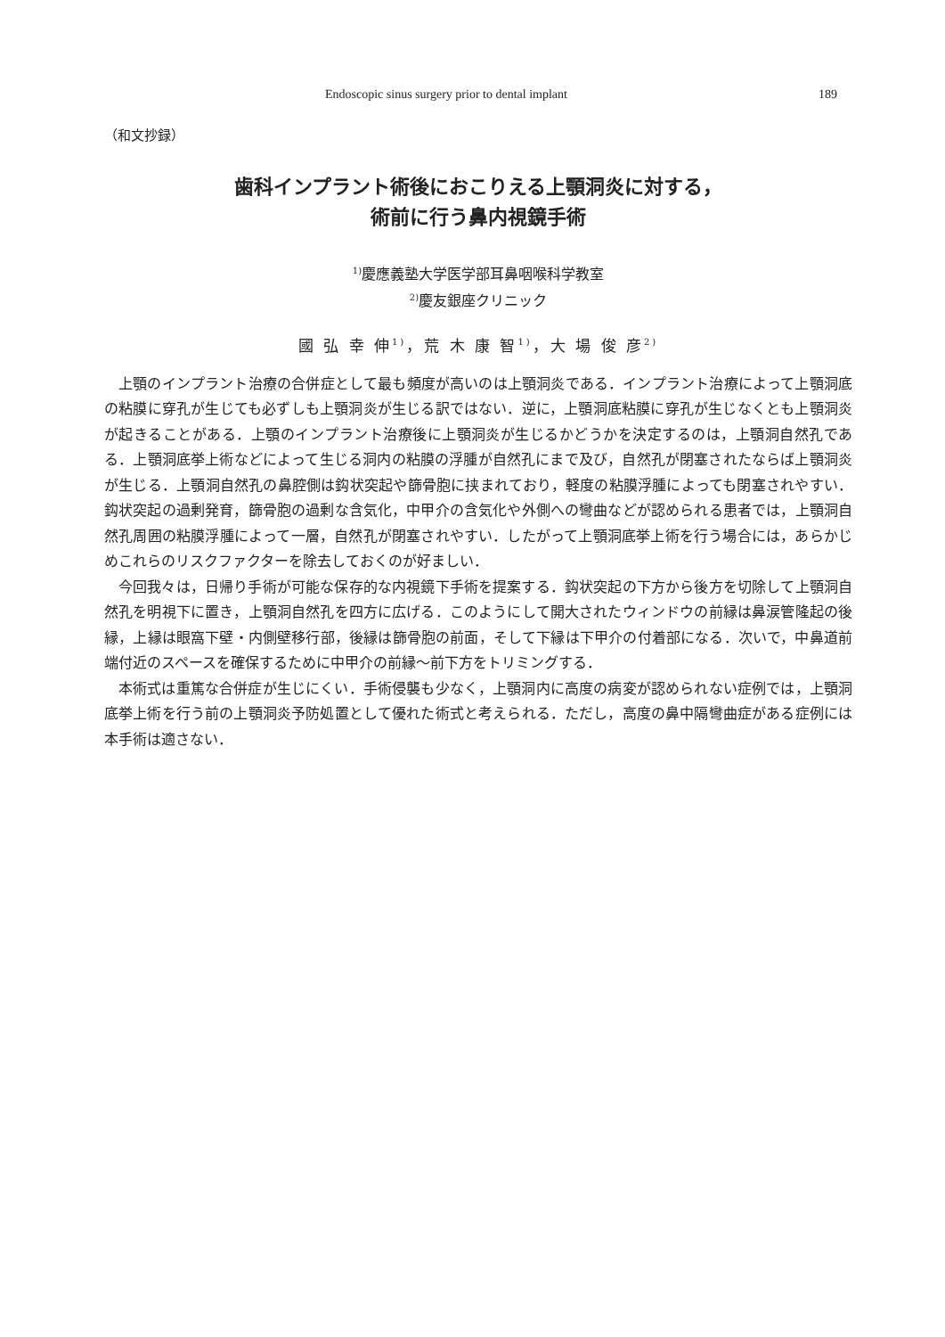Endoscopic sinus surgery prior to dental implant 189
（和文抄録）
歯科インプラント術後におこりえる上顎洞炎に対する，
術前に行う鼻内視鏡手術
<sup>1)</sup> 慶應義塾大学医学部耳鼻咽喉科学教室
<sup>2)</sup> 慶友銀座クリニック
國 弘 幸 伸<sup>1)</sup>，荒 木 康 智<sup>1)</sup>，大 場 俊 彦<sup>2)</sup>
上顎のインプラント治療の合併症として最も頻度が高いのは上顎洞炎である．インプラント治療によって上顎洞底の粘膜に穿孔が生じても必ずしも上顎洞炎が生じる訳ではない．逆に，上顎洞底粘膜に穿孔が生じなくとも上顎洞炎が起きることがある．上顎のインプラント治療後に上顎洞炎が生じるかどうかを決定するのは，上顎洞自然孔である．上顎洞底挙上術などによって生じる洞内の粘膜の浮腫が自然孔にまで及び，自然孔が閉塞されたならば上顎洞炎が生じる．上顎洞自然孔の鼻腔側は鈎状突起や篩骨胞に挟まれており，軽度の粘膜浮腫によっても閉塞されやすい．鈎状突起の過剰発育，篩骨胞の過剰な含気化，中甲介の含気化や外側への彎曲などが認められる患者では，上顎洞自然孔周囲の粘膜浮腫によって一層，自然孔が閉塞されやすい．したがって上顎洞底挙上術を行う場合には，あらかじめこれらのリスクファクターを除去しておくのが好ましい．
今回我々は，日帰り手術が可能な保存的な内視鏡下手術を提案する．鈎状突起の下方から後方を切除して上顎洞自然孔を明視下に置き，上顎洞自然孔を四方に広げる．このようにして開大されたウィンドウの前縁は鼻涙管隆起の後縁，上縁は眼窩下壁・内側壁移行部，後縁は篩骨胞の前面，そして下縁は下甲介の付着部になる．次いで，中鼻道前端付近のスペースを確保するために中甲介の前縁～前下方をトリミングする．
本術式は重篤な合併症が生じにくい．手術侵襲も少なく，上顎洞内に高度の病変が認められない症例では，上顎洞底挙上術を行う前の上顎洞炎予防処置として優れた術式と考えられる．ただし，高度の鼻中隔彎曲症がある症例には本手術は適さない．